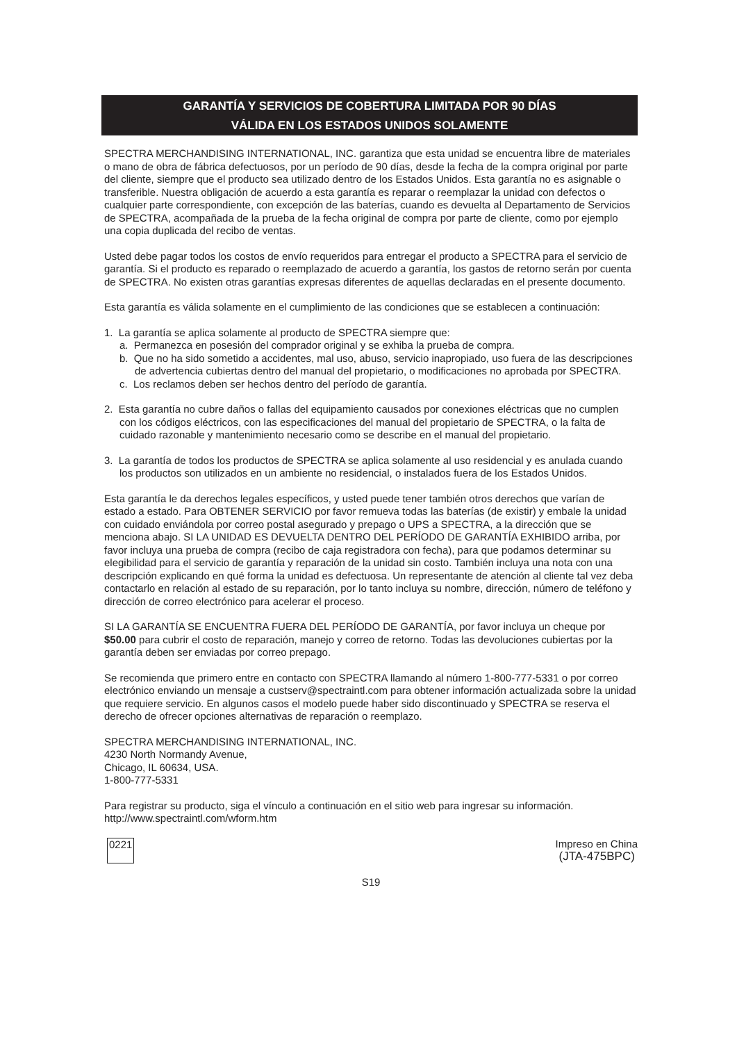GARANTÍA Y SERVICIOS DE COBERTURA LIMITADA POR 90 DÍAS
VÁLIDA EN LOS ESTADOS UNIDOS SOLAMENTE
SPECTRA MERCHANDISING INTERNATIONAL, INC. garantiza que esta unidad se encuentra libre de materiales o mano de obra de fábrica defectuosos, por un período de 90 días, desde la fecha de la compra original por parte del cliente, siempre que el producto sea utilizado dentro de los Estados Unidos. Esta garantía no es asignable o transferible. Nuestra obligación de acuerdo a esta garantía es reparar o reemplazar la unidad con defectos o cualquier parte correspondiente, con excepción de las baterías, cuando es devuelta al Departamento de Servicios de SPECTRA, acompañada de la prueba de la fecha original de compra por parte de cliente, como por ejemplo una copia duplicada del recibo de ventas.
Usted debe pagar todos los costos de envío requeridos para entregar el producto a SPECTRA para el servicio de garantía. Si el producto es reparado o reemplazado de acuerdo a garantía, los gastos de retorno serán por cuenta de SPECTRA. No existen otras garantías expresas diferentes de aquellas declaradas en el presente documento.
Esta garantía es válida solamente en el cumplimiento de las condiciones que se establecen a continuación:
1. La garantía se aplica solamente al producto de SPECTRA siempre que:
a. Permanezca en posesión del comprador original y se exhiba la prueba de compra.
b. Que no ha sido sometido a accidentes, mal uso, abuso, servicio inapropiado, uso fuera de las descripciones de advertencia cubiertas dentro del manual del propietario, o modificaciones no aprobada por SPECTRA.
c. Los reclamos deben ser hechos dentro del período de garantía.
2. Esta garantía no cubre daños o fallas del equipamiento causados por conexiones eléctricas que no cumplen con los códigos eléctricos, con las especificaciones del manual del propietario de SPECTRA, o la falta de cuidado razonable y mantenimiento necesario como se describe en el manual del propietario.
3. La garantía de todos los productos de SPECTRA se aplica solamente al uso residencial y es anulada cuando los productos son utilizados en un ambiente no residencial, o instalados fuera de los Estados Unidos.
Esta garantía le da derechos legales específicos, y usted puede tener también otros derechos que varían de estado a estado. Para OBTENER SERVICIO por favor remueva todas las baterías (de existir) y embale la unidad con cuidado enviándola por correo postal asegurado y prepago o UPS a SPECTRA, a la dirección que se menciona abajo. SI LA UNIDAD ES DEVUELTA DENTRO DEL PERÍODO DE GARANTÍA EXHIBIDO arriba, por favor incluya una prueba de compra (recibo de caja registradora con fecha), para que podamos determinar su elegibilidad para el servicio de garantía y reparación de la unidad sin costo. También incluya una nota con una descripción explicando en qué forma la unidad es defectuosa. Un representante de atención al cliente tal vez deba contactarlo en relación al estado de su reparación, por lo tanto incluya su nombre, dirección, número de teléfono y dirección de correo electrónico para acelerar el proceso.
SI LA GARANTÍA SE ENCUENTRA FUERA DEL PERÍODO DE GARANTÍA, por favor incluya un cheque por $50.00 para cubrir el costo de reparación, manejo y correo de retorno. Todas las devoluciones cubiertas por la garantía deben ser enviadas por correo prepago.
Se recomienda que primero entre en contacto con SPECTRA llamando al número 1-800-777-5331 o por correo electrónico enviando un mensaje a custserv@spectraintl.com para obtener información actualizada sobre la unidad que requiere servicio. En algunos casos el modelo puede haber sido discontinuado y SPECTRA se reserva el derecho de ofrecer opciones alternativas de reparación o reemplazo.
SPECTRA MERCHANDISING INTERNATIONAL, INC.
4230 North Normandy Avenue,
Chicago, IL 60634, USA.
1-800-777-5331
Para registrar su producto, siga el vínculo a continuación en el sitio web para ingresar su información.
http://www.spectraintl.com/wform.htm
0221 Impreso en China
(JTA-475BPC)
S19